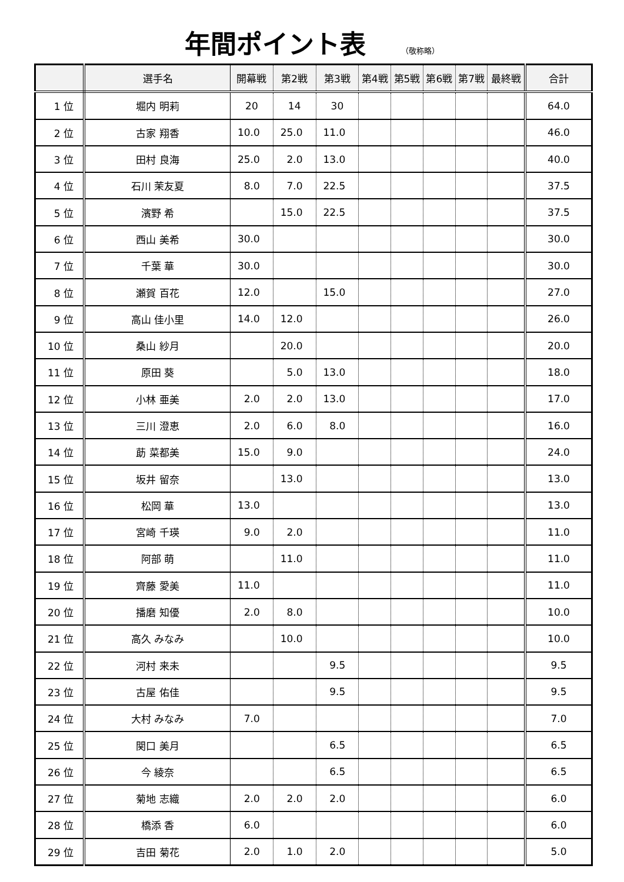年間ポイント表
（敬称略）
| | 選手名 | 開幕戦 | 第2戦 | 第3戦 | 第4戦 | 第5戦 | 第6戦 | 第7戦 | 最終戦 | 合計 |
| --- | --- | --- | --- | --- | --- | --- | --- | --- | --- | --- |
| 1 位 | 堀内 明莉 | 20 | 14 | 30 | | | | | | 64.0 |
| 2 位 | 古家 翔香 | 10.0 | 25.0 | 11.0 | | | | | | 46.0 |
| 3 位 | 田村 良海 | 25.0 | 2.0 | 13.0 | | | | | | 40.0 |
| 4 位 | 石川 茉友夏 | 8.0 | 7.0 | 22.5 | | | | | | 37.5 |
| 5 位 | 濱野 希 | | 15.0 | 22.5 | | | | | | 37.5 |
| 6 位 | 西山 美希 | 30.0 | | | | | | | | 30.0 |
| 7 位 | 千葉 華 | 30.0 | | | | | | | | 30.0 |
| 8 位 | 瀬賀 百花 | 12.0 | | 15.0 | | | | | | 27.0 |
| 9 位 | 高山 佳小里 | 14.0 | 12.0 | | | | | | | 26.0 |
| 10 位 | 桑山 紗月 | | 20.0 | | | | | | | 20.0 |
| 11 位 | 原田 葵 | | 5.0 | 13.0 | | | | | | 18.0 |
| 12 位 | 小林 亜美 | 2.0 | 2.0 | 13.0 | | | | | | 17.0 |
| 13 位 | 三川 澄恵 | 2.0 | 6.0 | 8.0 | | | | | | 16.0 |
| 14 位 | 莇 菜都美 | 15.0 | 9.0 | | | | | | | 24.0 |
| 15 位 | 坂井 留奈 | | 13.0 | | | | | | | 13.0 |
| 16 位 | 松岡 華 | 13.0 | | | | | | | | 13.0 |
| 17 位 | 宮崎 千瑛 | 9.0 | 2.0 | | | | | | | 11.0 |
| 18 位 | 阿部 萌 | | 11.0 | | | | | | | 11.0 |
| 19 位 | 齊藤 愛美 | 11.0 | | | | | | | | 11.0 |
| 20 位 | 播磨 知優 | 2.0 | 8.0 | | | | | | | 10.0 |
| 21 位 | 高久 みなみ | | 10.0 | | | | | | | 10.0 |
| 22 位 | 河村 来未 | | | 9.5 | | | | | | 9.5 |
| 23 位 | 古屋 佑佳 | | | 9.5 | | | | | | 9.5 |
| 24 位 | 大村 みなみ | 7.0 | | | | | | | | 7.0 |
| 25 位 | 関口 美月 | | | 6.5 | | | | | | 6.5 |
| 26 位 | 今 綾奈 | | | 6.5 | | | | | | 6.5 |
| 27 位 | 菊地 志織 | 2.0 | 2.0 | 2.0 | | | | | | 6.0 |
| 28 位 | 橋添 香 | 6.0 | | | | | | | | 6.0 |
| 29 位 | 吉田 菊花 | 2.0 | 1.0 | 2.0 | | | | | | 5.0 |